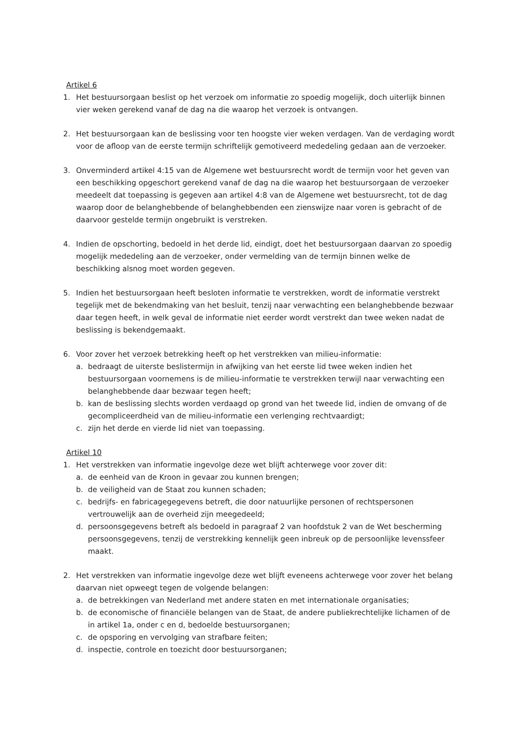Artikel 6
1. Het bestuursorgaan beslist op het verzoek om informatie zo spoedig mogelijk, doch uiterlijk binnen vier weken gerekend vanaf de dag na die waarop het verzoek is ontvangen.
2. Het bestuursorgaan kan de beslissing voor ten hoogste vier weken verdagen. Van de verdaging wordt voor de afloop van de eerste termijn schriftelijk gemotiveerd mededeling gedaan aan de verzoeker.
3. Onverminderd artikel 4:15 van de Algemene wet bestuursrecht wordt de termijn voor het geven van een beschikking opgeschort gerekend vanaf de dag na die waarop het bestuursorgaan de verzoeker meedeelt dat toepassing is gegeven aan artikel 4:8 van de Algemene wet bestuursrecht, tot de dag waarop door de belanghebbende of belanghebbenden een zienswijze naar voren is gebracht of de daarvoor gestelde termijn ongebruikt is verstreken.
4. Indien de opschorting, bedoeld in het derde lid, eindigt, doet het bestuursorgaan daarvan zo spoedig mogelijk mededeling aan de verzoeker, onder vermelding van de termijn binnen welke de beschikking alsnog moet worden gegeven.
5. Indien het bestuursorgaan heeft besloten informatie te verstrekken, wordt de informatie verstrekt tegelijk met de bekendmaking van het besluit, tenzij naar verwachting een belanghebbende bezwaar daar tegen heeft, in welk geval de informatie niet eerder wordt verstrekt dan twee weken nadat de beslissing is bekendgemaakt.
6. Voor zover het verzoek betrekking heeft op het verstrekken van milieu-informatie:
a. bedraagt de uiterste beslistermijn in afwijking van het eerste lid twee weken indien het bestuursorgaan voornemens is de milieu-informatie te verstrekken terwijl naar verwachting een belanghebbende daar bezwaar tegen heeft;
b. kan de beslissing slechts worden verdaagd op grond van het tweede lid, indien de omvang of de gecompliceerdheid van de milieu-informatie een verlenging rechtvaardigt;
c. zijn het derde en vierde lid niet van toepassing.
Artikel 10
1. Het verstrekken van informatie ingevolge deze wet blijft achterwege voor zover dit:
a. de eenheid van de Kroon in gevaar zou kunnen brengen;
b. de veiligheid van de Staat zou kunnen schaden;
c. bedrijfs- en fabricagegegevens betreft, die door natuurlijke personen of rechtspersonen vertrouwelijk aan de overheid zijn meegedeeld;
d. persoonsgegevens betreft als bedoeld in paragraaf 2 van hoofdstuk 2 van de Wet bescherming persoonsgegevens, tenzij de verstrekking kennelijk geen inbreuk op de persoonlijke levenssfeer maakt.
2. Het verstrekken van informatie ingevolge deze wet blijft eveneens achterwege voor zover het belang daarvan niet opweegt tegen de volgende belangen:
a. de betrekkingen van Nederland met andere staten en met internationale organisaties;
b. de economische of financiële belangen van de Staat, de andere publiekrechtelijke lichamen of de in artikel 1a, onder c en d, bedoelde bestuursorganen;
c. de opsporing en vervolging van strafbare feiten;
d. inspectie, controle en toezicht door bestuursorganen;